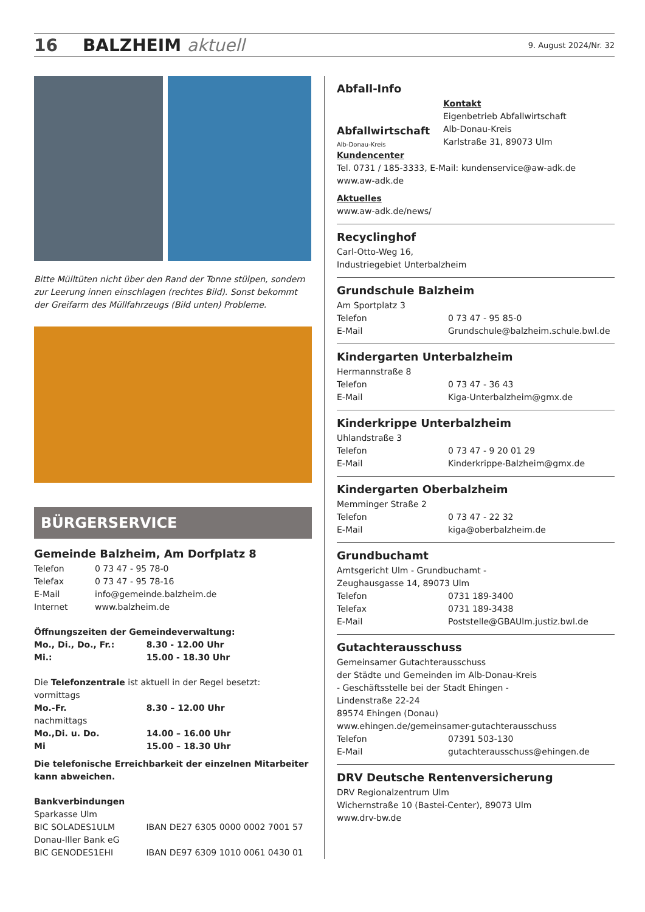16 BALZHEIM aktuell 9. August 2024/Nr. 32
Bitte Mülltüten nicht über den Rand der Tonne stülpen, sondern zur Leerung innen einschlagen (rechtes Bild). Sonst bekommt der Greifarm des Müllfahrzeugs (Bild unten) Probleme.
BÜRGERSERVICE
Gemeinde Balzheim, Am Dorfplatz 8
Telefon 0 73 47 - 95 78-0
Telefax 0 73 47 - 95 78-16
E-Mail info@gemeinde.balzheim.de
Internet www.balzheim.de
Öffnungszeiten der Gemeindeverwaltung:
Mo., Di., Do., Fr.: 8.30 - 12.00 Uhr
Mi.: 15.00 - 18.30 Uhr
Die Telefonzentrale ist aktuell in der Regel besetzt:
vormittags
Mo.-Fr. 8.30 – 12.00 Uhr
nachmittags
Mo.,Di. u. Do. 14.00 – 16.00 Uhr
Mi 15.00 – 18.30 Uhr
Die telefonische Erreichbarkeit der einzelnen Mitarbeiter kann abweichen.
Bankverbindungen
Sparkasse Ulm
BIC SOLADES1ULM IBAN DE27 6305 0000 0002 7001 57
Donau-Iller Bank eG
BIC GENODES1EHI IBAN DE97 6309 1010 0061 0430 01
Abfall-Info
Abfallwirtschaft
Alb-Donau-Kreis
Kontakt
Eigenbetrieb Abfallwirtschaft
Alb-Donau-Kreis
Karlstraße 31, 89073 Ulm
Kundencenter
Tel. 0731 / 185-3333, E-Mail: kundenservice@aw-adk.de
www.aw-adk.de
Aktuelles
www.aw-adk.de/news/
Recyclinghof
Carl-Otto-Weg 16,
Industriegebiet Unterbalzheim
Grundschule Balzheim
Am Sportplatz 3
Telefon 0 73 47 - 95 85-0
E-Mail Grundschule@balzheim.schule.bwl.de
Kindergarten Unterbalzheim
Hermannstraße 8
Telefon 0 73 47 - 36 43
E-Mail Kiga-Unterbalzheim@gmx.de
Kinderkrippe Unterbalzheim
Uhlandstraße 3
Telefon 0 73 47 - 9 20 01 29
E-Mail Kinderkrippe-Balzheim@gmx.de
Kindergarten Oberbalzheim
Memminger Straße 2
Telefon 0 73 47 - 22 32
E-Mail kiga@oberbalzheim.de
Grundbuchamt
Amtsgericht Ulm - Grundbuchamt -
Zeughausgasse 14, 89073 Ulm
Telefon 0731 189-3400
Telefax 0731 189-3438
E-Mail Poststelle@GBAUlm.justiz.bwl.de
Gutachterausschuss
Gemeinsamer Gutachterausschuss
der Städte und Gemeinden im Alb-Donau-Kreis
- Geschäftsstelle bei der Stadt Ehingen -
Lindenstraße 22-24
89574 Ehingen (Donau)
www.ehingen.de/gemeinsamer-gutachterausschuss
Telefon 07391 503-130
E-Mail gutachterausschuss@ehingen.de
DRV Deutsche Rentenversicherung
DRV Regionalzentrum Ulm
Wichernstraße 10 (Bastei-Center), 89073 Ulm
www.drv-bw.de